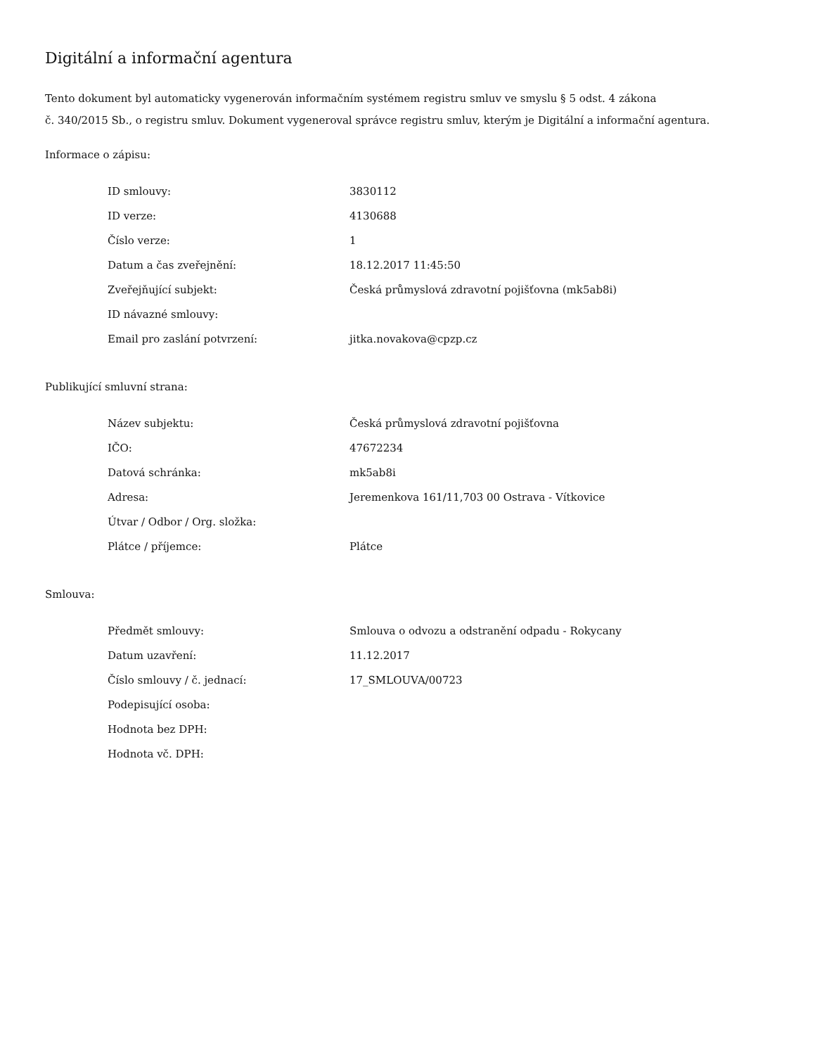Digitální a informační agentura
Tento dokument byl automaticky vygenerován informačním systémem registru smluv ve smyslu § 5 odst. 4 zákona
č. 340/2015 Sb., o registru smluv. Dokument vygeneroval správce registru smluv, kterým je Digitální a informační agentura.
Informace o zápisu:
| ID smlouvy: | 3830112 |
| ID verze: | 4130688 |
| Číslo verze: | 1 |
| Datum a čas zveřejnění: | 18.12.2017 11:45:50 |
| Zveřejňující subjekt: | Česká průmyslová zdravotní pojišťovna (mk5ab8i) |
| ID návazné smlouvy: | |
| Email pro zaslání potvrzení: | jitka.novakova@cpzp.cz |
Publikující smluvní strana:
| Název subjektu: | Česká průmyslová zdravotní pojišťovna |
| IČO: | 47672234 |
| Datová schránka: | mk5ab8i |
| Adresa: | Jeremenkova 161/11,703 00 Ostrava - Vítkovice |
| Útvar / Odbor / Org. složka: | |
| Plátce / příjemce: | Plátce |
Smlouva:
| Předmět smlouvy: | Smlouva o odvozu a odstranění odpadu - Rokycany |
| Datum uzavření: | 11.12.2017 |
| Číslo smlouvy / č. jednací: | 17_SMLOUVA/00723 |
| Podepisující osoba: | |
| Hodnota bez DPH: | |
| Hodnota vč. DPH: | |